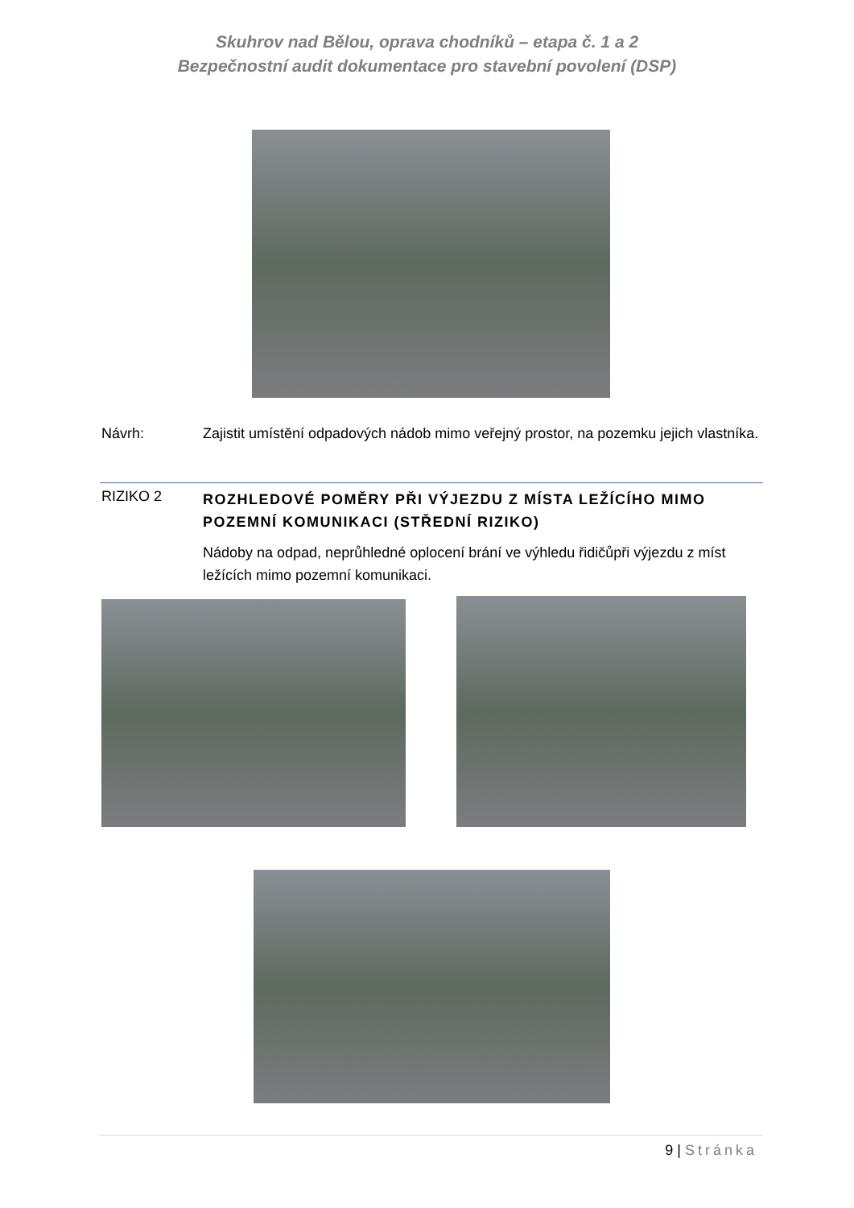Skuhrov nad Bělou, oprava chodníků – etapa č. 1 a 2
Bezpečnostní audit dokumentace pro stavební povolení (DSP)
Návrh: Zajistit umístění odpadových nádob mimo veřejný prostor, na pozemku jejich vlastníka.
RIZIKO 2
ROZHLEDOVÉ POMĚRY PŘI VÝJEZDU Z MÍSTA LEŽÍCÍHO MIMO POZEMNÍ KOMUNIKACI (STŘEDNÍ RIZIKO)
Nádoby na odpad, neprůhledné oplocení brání ve výhledu řidičůpři výjezdu z míst ležících mimo pozemní komunikaci.
9 | Stránka